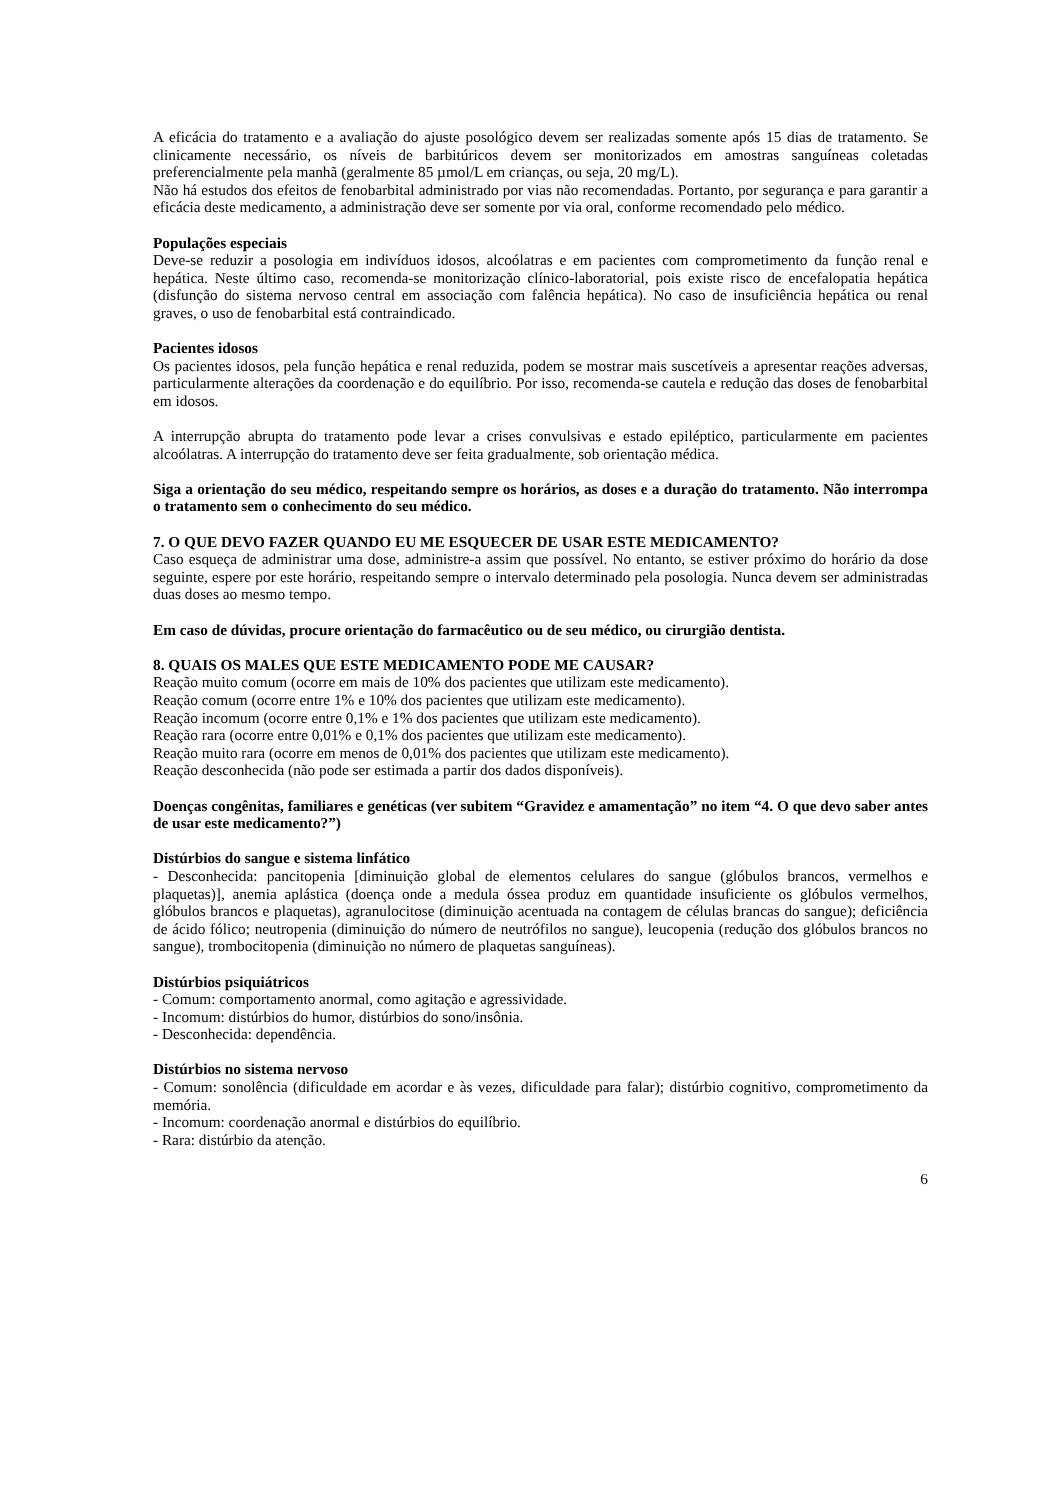A eficácia do tratamento e a avaliação do ajuste posológico devem ser realizadas somente após 15 dias de tratamento. Se clinicamente necessário, os níveis de barbitúricos devem ser monitorizados em amostras sanguíneas coletadas preferencialmente pela manhã (geralmente 85 µmol/L em crianças, ou seja, 20 mg/L).
Não há estudos dos efeitos de fenobarbital administrado por vias não recomendadas. Portanto, por segurança e para garantir a eficácia deste medicamento, a administração deve ser somente por via oral, conforme recomendado pelo médico.
Populações especiais
Deve-se reduzir a posologia em indivíduos idosos, alcoólatras e em pacientes com comprometimento da função renal e hepática. Neste último caso, recomenda-se monitorização clínico-laboratorial, pois existe risco de encefalopatia hepática (disfunção do sistema nervoso central em associação com falência hepática). No caso de insuficiência hepática ou renal graves, o uso de fenobarbital está contraindicado.
Pacientes idosos
Os pacientes idosos, pela função hepática e renal reduzida, podem se mostrar mais suscetíveis a apresentar reações adversas, particularmente alterações da coordenação e do equilíbrio. Por isso, recomenda-se cautela e redução das doses de fenobarbital em idosos.
A interrupção abrupta do tratamento pode levar a crises convulsivas e estado epiléptico, particularmente em pacientes alcoólatras. A interrupção do tratamento deve ser feita gradualmente, sob orientação médica.
Siga a orientação do seu médico, respeitando sempre os horários, as doses e a duração do tratamento. Não interrompa o tratamento sem o conhecimento do seu médico.
7. O QUE DEVO FAZER QUANDO EU ME ESQUECER DE USAR ESTE MEDICAMENTO?
Caso esqueça de administrar uma dose, administre-a assim que possível. No entanto, se estiver próximo do horário da dose seguinte, espere por este horário, respeitando sempre o intervalo determinado pela posologia. Nunca devem ser administradas duas doses ao mesmo tempo.
Em caso de dúvidas, procure orientação do farmacêutico ou de seu médico, ou cirurgião dentista.
8. QUAIS OS MALES QUE ESTE MEDICAMENTO PODE ME CAUSAR?
Reação muito comum (ocorre em mais de 10% dos pacientes que utilizam este medicamento).
Reação comum (ocorre entre 1% e 10% dos pacientes que utilizam este medicamento).
Reação incomum (ocorre entre 0,1% e 1% dos pacientes que utilizam este medicamento).
Reação rara (ocorre entre 0,01% e 0,1% dos pacientes que utilizam este medicamento).
Reação muito rara (ocorre em menos de 0,01% dos pacientes que utilizam este medicamento).
Reação desconhecida (não pode ser estimada a partir dos dados disponíveis).
Doenças congênitas, familiares e genéticas (ver subitem “Gravidez e amamentação” no item “4. O que devo saber antes de usar este medicamento?”)
Distúrbios do sangue e sistema linfático
- Desconhecida: pancitopenia [diminuição global de elementos celulares do sangue (glóbulos brancos, vermelhos e plaquetas)], anemia aplástica (doença onde a medula óssea produz em quantidade insuficiente os glóbulos vermelhos, glóbulos brancos e plaquetas), agranulocitose (diminuição acentuada na contagem de células brancas do sangue); deficiência de ácido fólico; neutropenia (diminuição do número de neutrófilos no sangue), leucopenia (redução dos glóbulos brancos no sangue), trombocitopenia (diminuição no número de plaquetas sanguíneas).
Distúrbios psiquiátricos
- Comum: comportamento anormal, como agitação e agressividade.
- Incomum: distúrbios do humor, distúrbios do sono/insônia.
- Desconhecida: dependência.
Distúrbios no sistema nervoso
- Comum: sonolência (dificuldade em acordar e às vezes, dificuldade para falar); distúrbio cognitivo, comprometimento da memória.
- Incomum: coordenação anormal e distúrbios do equilíbrio.
- Rara: distúrbio da atenção.
6